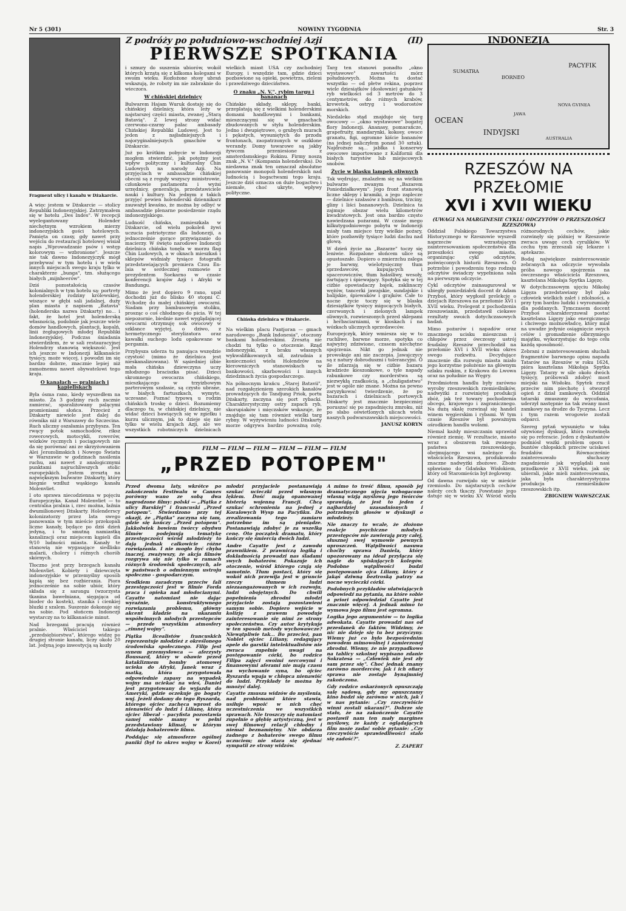Nr 5 (301) NOWINY TYGODNIA Str. 3
Fragment ulicy i kanału w Dżakarcie.
A więc jestem w Dżakarcie — stolicy Republiki Indonezyjskiej. Zatrzymałem się w hotelu „Des Indes". W recepcji wyelegantowany Holender niechętnym wzrokiem mierzy indonezyjskich gości hotelowych. Pamięta on czasy, gdy nawet przy wejściu do restauracji hotelowej wisiał napis „Wprowadzanie psów i wstęp kolorowym — wzbronione". Jeszcze nie tak dawno Indonezyjczyk mógł przebywać w tym hotelu i w wielu innych miejscach swego kraju tylko w charakterze „bunga", tzn. służącego białych „mijnheerów".
Dziś pozostałością czasów kolonialnych w tym hotelu są: portrety holenderskiej rodziny królewskiej, wiszące w głębi sali jadalnej, duży plan miasta z napisem „Batavia" (holenderska nazwa Dżakarty) no... i fakt, że hotel jest holenderską własnością, podobnie jak jeszcze wiele domów handlowych, plantacji, kopalń, linii żeglugowych młodej Republiki Indonezyjskiej. Podczas śniadania stwierdziłem, że w sali restauracyjnej Holendrzy stanowią większość. Jest ich jeszcze w Indonezji kilkanaście tysięcy, może więcej, i powodzi im się bardzo dobrze, znacznie lepiej niż zamożnemu nawet obywatelowi tego kraju.
O kanałach — pralniach i kąpieliskach
Była ósma rano, kiedy wyszedłem na miasto. Za 3 godziny ruch zacznie zamierać, sparaliżowany palącymi promieniami słońca. Przecież z Dżakarty niewiele jest dalej do równika niż z Warszawy do Szczecina. Ruch uliczny oszałamia przybysza. Ten rwący potok samochodów, riksz rowerowych, motocykli, rowerów, wózków ręcznych i pociągowych nie da się porównać ani ze skrzyżowaniem Alei Jerozolimskich i Nowego Światu w Warszawie w godzinach nasilenia ruchu, ani nawet z analogicznymi punktami najruchliwszych stolic europejskich. Jestem zresztą na największym bulwarze Dżakarty, który biegnie wzdłuż wąskiego kanału Molenvliet.
I oto sprawa niecodzienna w pojęciu Europejczyka. Kanał Molenvliet — to centralna pralnia i, rzec można, łaźnia dwumilionowej Dżakarty. Holenderscy kolonizatorzy przez lata swego panowania w tym mieście przekopali liczne kanały, będące po dziś dzień jedyną, i to smutną namiastką kanalizacji oraz miejscem kąpieli dla 9/10 ludności miasta. Kanały te stanowią nie wygasające siedlisko malarii, cholery i różnych chorób skórnych.
Tłoczno jest przy brzegach kanału Molenvliet. Kobiety i dziewczęta indonezyjskie w przemyślny sposób kąpią się bez rozbierania. Piora jednocześnie na sobie ubiór, który składa się z sarongu (wzorzysta tkanina bawełniana, sięgająca od bioder do kostek), stanika i cienkiej bluzki z szalem. Suszenie dokonuje się na sobie. Pod słońcem Indonezji wystarczy na to kilkanaście minut.
Nad brzegami pracują również pralnie. Właściciel takiego „przedsiębiorstwa", którego widzę po drugiej stronie kanału, liczy około 20 lat. Jedyną jego inwestycją są kozły
Z podróży po południowo-wschodniej Azji (II)
PIERWSZE SPOTKANIA
i sznury do suszenia ubiorów, wokół których krzątą się z kilkoma kolegami w swoim wieku. Rozłożone stosy ubrań wskazują, że roboty im nie zabraknie do wieczora.
W chińskiej dzielnicy
Bulwarem Hajam Wuruk dostaję się do chińskiej dzielnicy, która leży w najstarszej części miasta, zwanej „Starą Batavią". Z lewej strony widać czerwono-czarny pałac ambasady Chińskiej Republiki Ludowej. Jest to jeden z najładniejszych i najoryginalniejszych gmachów w Dżakarcie.
Już po krótkim pobycie w Indonezji mogłem stwierdzić, jak potężny jest wpływ polityczny i kulturalny Chin Ludowych na narody Azji. Na przyjęciach w ambasadzie chińskiej obecni są z reguły wszyscy ministrowie, członkowie parlamentu i wyżsi urzędnicy, generalicja, przedstawiciele nauki i kultury. Na jednym z takich przyjęć pewien holenderski dziennikarz zauważył kwaśno, że można by odbyć w ambasadzie plenarne posiedzenie rządu indonezyjskiego.
Ludność chińska, zamieszkała w Dżakarcie, od wielu pokoleń żywi uczucia patriotyczne dla Indonezji, a jednocześnie gorące przywiązanie do macierzy. W święto narodowe Indonezji dzielnica chińska tonęła w morzu flag Chin Ludowych, a w oknach mieszkań i sklepów widniały tysiące fotografii przedstawiających premiera Czou En-laia w serdecznej rozmowie z prezydentem Soekarno w czasie konferencji krajów Azji i Afryki w Bandungu.
Mimo że jest dopiero 9 rano, upał dochodzi już do blisko 40 stopni C. Wchodzę do małej chińskiej owocarni. Siadam przy bambusowym stoliku, prosząc o coś chłodnego do picia. W tej niepozornie, biednie nawet wyglądającej owocarni otrzymuję sok owocowy w szklance wyjętej, o dziwo, z hermetycznego sterylizatora oraz kawałki suchego lodu opakowane w pergamin.
Przybysza uderza tu panująca wszędzie czystość (mimo że dzielnica jest nieskanalizowana). W sąsiedniej izbie mała chińska dziewczyna uczy młodszego braciszka pisać. Dzieci skromnego owocarza chińskiego, mieszkającego w trzyizbowym parterowym szałasie, są czysto ubrane, w białych fartuszkach, wymyte, uczesane. Poznać typową u rodzin chińskich troskę o dzieci. Rozumiemy dlaczego tu, w chińskiej dzielnicy, nie widać dzieci bawiących się w zgiełku i kurzu ulicznym, jak to dzieje się nie tylko w wielu krajach Azji, ale we wszystkich robotniczych dzielnicach wielkich miast USA czy zachodniej Europy, i wszędzie tam, gdzie dzieci pozbawione są opieki, powietrza, zieleni i prawdziwego dzieciństwa.
O znaku „N. V.", rybim targu i bananach
Chińskie składy, sklepy, banki, przeplatają się z wielkimi holenderskimi domami handlowymi i bankami, mieszczącymi się w gmachach zbudowanych w stylu holenderskim. Jedno i dwupiętrowe, o grubych murach i pękatych, wysuniętych do przodu frontonach, zaopatrzonych w oszklone werandy. Domy towarowe są jakby żywcem przeniesione z amsterdamskiego Rokinu. Firmy noszą znak „N. V." (Kompania holenderska). Do niedawna znak ten oznaczał absolutne panowanie monopoli holenderskich nad ludnością i bogactwami tego kraju. Jeszcze dziś oznacza on duże bogactwo i niemałe, choć ukryte, wpływy polityczne.
Chińska dzielnica w Dżakarcie.
Na wielkim placu Pantjoran — gmach narodowego „Bank Indonesia", otoczony bankami holenderskimi. Zresztą nie chodzi tu tylko o otoczenie. Rząd indonezyjski, z braku własnych wykwalifikowanych sił, zatrudnia z konieczności wielu Holendrów na kierowniczych stanowiskach w bankowości, skarbowości i innych dziedzinach życia gospodarczego.
Na północnym krańcu „Starej Batavii", nad rozgałęzieniem szerokich kanałów prowadzących do Tandjung Priok, portu Dżakarty, zaczyna się port rybacki. Charakterystyczny ostry zapach ryb, skorupiaków i mięczaków wskazuje, że znajduje się tam również wielki targ rybny. W wyżywieniu ludności Dżakarty morze odgrywa bardzo poważną rolę. Targ ten stanowi ponadto „okno wystawowe" zawartości mórz południowych. Można tu dostać wszystko — od płetw rekina, poprzez wiele dziesiątków (dosłownie) gatunków ryb wielkości od 3 metrów do 3 centymetrów, do różnych krabów, krewetek, ostryg i wodorostów morskich.
Niedaleko stąd znajduje się targ owocowy — „okno wystawowe" bogatej flory Indonezji. Ananasy, pomarańcze, grapefruity, mandarynki, kokosy, owoce granatu, figi, ogromne kiście bananów (na jednej naliczyłem ponad 30 sztuk). Najdroższe są... jabłka i konserwy owocowe importowane z Kalifornii dla białych turystów lub miejscowych snobów.
Życie w blasku lampek oliwnych
Tak wędrując, znalazłem się na wielkim bulwarze zwanym „Bazarem Poniedziałkowym". Jego front stanowią liczne sklepy i kramiki, a jego zaplecze — dzielnice szałasów z bambusu, trzciny, gliny i liści bananowych. Dzielnica ta zajmuje obszar wielu kilometrów kwadratowych. Jest ona bardzo często nawiedzana pożarami. W czasie mego kilkutygodniowego pobytu w Indonezji miały tam miejsce trzy wielkie pożary, które pozbawiły tysiące ludzi dachu nad głową.
W dzień życie na „Bazarze" toczy się leniwie. Rozpalone słońcem ulice są opustoszałe. Dopiero o zmierzchu zalega je barwny, wielotysięczny tłum sprzedawców, kupujących i spacerowiczów, tłum hałaśliwy, wesoły, żartujący i śpiewający. Spotyka się w tej ciżbie opowiadaczy bajek, zaklinaczy wężów, tancerki jawajskie, sundajskie i balijskie, śpiewaków i grajków. Całe to nocne życie toczy się w blasku dziesiątków tysięcy migocących białych, czerwonych i zielonych lampek oliwnych, rozwieszonych przed sklepami i herbaciarniami, w kioskach i na wózkach ulicznych sprzedawców.
Europejczyk, który wmiesza się w to ruchliwe, barwne morze, spotyka co najwyżej zdziwione, czasem niechętne spojrzenia. Nikt go jednak nie prowokuje ani nie zaczepia. Jawajczycy są z natury dobroduszni i tolerancyjni. O ile zdarzają się w ciżbie bazaru kradzieże kieszonkowe, o tyle napady rabunkowe czy morderstwa są niezwykłą rzadkością, a „chuligaństwo" jest w ogóle nie znane. Można na pewno zaryzykować twierdzenie, że po bazarach i dzielnicach portowych Dżakarty jest znacznie bezpieczniej poruszać się po zapadnięciu zmroku, niż po słabo oświetlonych ulicach wielu naszych podwarszawskich miejscowości.
JANUSZ KORYN
FILM — FILM — FILM — FILM — FILM — FILM
„PRZED POTOPEM"
Przed dwoma laty, wkrótce po zakończeniu Festiwalu w Cannes porówny wano ze sobą dwa nagrodzone filmy: polski — „Piątka z ulicy Barskiej" i francuski „Przed potopem". Stwierdzono przy tej okazji, że „Piątka" zaczyna się tam, gdzie się kończy „Przed potopem". Jakkolwiek bowiem twórcy obydwu filmów podejmują tematykę przestępczości wśród młodzieży to dają jednak całkowicie różne rozwiązania. I nie mogło być chyba inaczej, zważywszy, że akcja filmów rozgrywa się nie tylko w ramach różnych środowisk społecznych, ale w państwach o odmiennym ustroju społeczno - gospodarczym.
Środkiem zaradczym przeciw fali przestępczości jest w filmie Forda praca i opieka nad młodocianymi. Cayatte natomiast nie dając wyraźnie, konstruktywnego rozwiązania problemu, główny akcent kładzie na ukazaniu współwinnych młodych przestępców — przede wszystkim atmosfery „zimnej wojny".
Piątka licealistów francuskich reprezentuje młodzież z określonego środowiska społecznego. Filip jest synem przemysłowca — aferzysty Boussard, który w obawie przed kataklizmem bomby atomowej ucieka do Afryki, Janek wraz z matką, która przygotowała odpowiednie zapasy na wypadek wojny ma uciekać na wieś, Daniel jest przygotowany do wyjazdu do Ameryki, gdzie oczekuje go bogaty wuj. Jeżeli dodamy do tego Ryszarda, którego ojciec zachęca wprost do nienawiści do ludzi i Lilianę, którą ojciec liberał - pacyfista pozostawia samej sobie mamy w pełni przedstawiony klimat, w którym działają bohaterowie filmu.
Poddając się atmosferze ogólnej paniki (był to okres wojny w Korei) młodzi przyjaciele postanawiają szukać ucieczki przed własnym lękiem. Dość mają opanowanej histerią wojenną Francji. Chcą szukać schronienia na jednej z Koralowych Wysp na Pacyfiku. Do zrealizowania tego zamiaru potrzebne im są pieniądze. Postanawiają zdobyć je za wszelką cenę. Oto początek dramatu, który kończy się śmiercią dwóch ludzi.
Andre Cayatte jest z zawodu prawnikiem. Z prawniczą logiką i dokładnością prowadzi nas śladami swych bohaterów. Pokazuje ich otoczenie, wśród którego czują się samotnie. Tłum postaci, który się wokół nich przewija jest w gruncie rzeczy tłumem ludzi niezaangażowanych w ich rozwoju, ludzi obojętnych. Do chwili popełnienia zbrodni młodzi przyjaciele zostają pozostawieni samym sobie. Dopiero wejście w kolizję z prawem powoduje zainteresowanie się nimi ze strony społeczeństwa. Czy autor krytykuje w ten sposób metody wychowawcze? Niewątpliwie tak... Bo przecież, pan Noblet ojciec Liliany, redagujący apele do garstki intelektualistów nie zwraca zupełnie uwagi na postępowanie córki, bo rodzice Filipa zajęci swoimi sercowymi i finansowymi aferami nie mają czasu na wychowanie syna, bo ojciec Ryszarda wpaja w chłopca nienawiść do ludzi. Przykłady te można by mnożyć dalej.
Cayatte zmusza widzów do myślenia, nad problemami które stawia, usiłuje wpoić w nich chęć uczestniczenia we wszystkich sprawach. Nie troszczy się natomiast zupełnie o głębię artystyczną, jest w swej filmowej relacji chłodny i niemal beznamiętny. Nie obdarza żadnego z bohaterów swego filmu uczuciem; nie stara się zjednać sympatii ze strony widzów.
A mimo to treść filmu, sposób jej dramatycznego ujęcia wzbogacone własną wizją myślową jego twórców sprawiają, że jest to jeden z najbardziej uzasadnionych i potrzebnych głosów w dyskusji o młodzieży.
Nie znaczy to wcale, że złożone reakcje psychiczne młodych przestępców nie zawierają przy całej, słusznej swej wymowie pewnych uproszczeń. Wątpliwości nasuwa choćby sprawa Daniela, który upozorowany na ideał przyłącza się nagle do spiskujących kolegów. Podobne wątpliwości budzi postępowanie ojca Liliany, który z jakąś dziwną beztroską patrzy na nocne wycieczki córki.
Podobnych przykładów ułatwiających odpowiedź na pytania, na które sobie a priori odpowiedział Cayatte jest znacznie więcej. A jednak mimo to wymowa jego filmu jest ogromna.
Logika jego argumentów — to logika adwokata. Cayatte prowadzi nas od przesłanek do faktów. Widzimy, że nic nie dzieje się tu bez przyczyny. Wiemy już co było bezpośrednim powodem mimowolnej i zamierzonej zbrodni. Wiemy, że nie przypadkowo na tablicy szkolnej wypisano zdanie Sokratesa — „Człowiek nie jest zły sam przez się". Choć jednak znamy zarówno morderców, jak i ich ofiary sprawa nie zostaje bynajmniej zakończona.
Gdy rodzice oskarżonych opuszczają salę sądową, gdy my opuszczamy kino budzi się zarówno w nich, jak i w nas pytanie: „Czy rzeczywiście winni zostali ukarani?". Dobrze się stało, że na zakończenie Cayatte postawił nam ten mały margines myślowy, że każdy z oglądających film może zadać sobie pytanie: „Czy rzeczywiście sprawiedliwości stało się zadość?".
Z. ZAPERT
INDONEZJA
SUMATRA
BORNEO
PACYFIK
NOVA GVINEA
OCEAN
INDYJSKI
JAWA
AUSTRALIA
RZESZÓW NA PRZEŁOMIE
XVI i XVII WIEKU
(UWAGI NA MARGINESIE CYKLU ODCZYTÓW O PRZESZŁOŚCI RZESZOWA)
Oddział Polskiego Towarzystwa Historycznego w Rzeszowie wyszedł naprzeciw wzrastającym zainteresowaniom społeczeństwa dla przeszłości swego miasta, organizując cykl odczytów, poświęconych historii Rzeszowa. O potrzebie i powodzeniu tego rodzaju odczytów świadczy wypełniona sala na pierwszym odczycie.
Cykl odczytów zainaugurował w ubiegły poniedziałek docent dr Adam Przyboś, który wygłosił prelekcję o dziejach Rzeszowa na przełomie XVI i XVII wieku. Prelegent z pochodzenia rzeszowianin, przedstawił ciekawe rezultaty swoich dotychczasowych badań.
Mimo pożarów i napadów oraz znacznego ucisku mieszczan i chłopów przez ówczesny ustrój feudalny Rzeszów przechodził na przełomie XVI i XVII wieku okres swego rozkwitu. Decydujące znaczenie dla rozwoju miasta miało jego korzystne położenie na głównym szlaku ruskim, z Krakowa do Lwowa oraz na południe na Węgry.
Przedmiotem handlu były zarówno wyroby rzeszowskich rzemieślników, nadwyżki z rozwiniętej produkcji zbóż, jak też towary pochodzenia obcego, krajowego i zagranicznego. Na dużą skalę rozwinął się handel winem węgierskim i rybami. W tym czasie Rzeszów był poważnym ośrodkiem handlu wołami.
Niemal każdy mieszczanin uprawiał również ziemię. W rezultacie, miasto wraz z obszarem tak zwanego państwa rzeszowskiego, obejmującego wsi należące do właściciela Rzeszowa, produkowało znaczne nadwyżki zbożowe. Zboże spławiano do Gdańska Wisłokiem, który od Staromieścia był żeglowny.
Od dawna rozwijało się w mieście rzemiosło. Do najstarszych cechów należy cech tkaczy. Powstanie jego datuje się w wieku XV. Wśród wielu różnorodnych cechów, jakie rozwinęły się później w Rzeszowie zwraca uwagę cech cyrulików. W cechu tym zrzeszali się lekarze i aptekarze.
Bodaj największe zainteresowanie zebranych na odczycie wywołała próba nowego spojrzenia na ówczesnego właściciela Rzeszowa, kasztelana Mikołaja Spytka Ligęzę.
W dotychczasowym ujęciu Mikołaj Ligęza przedstawiany był jako człowiek wielkich zalet i zdolności, a przy tym bardzo ludzki i wyrozumiały dla poddanych. Tymczasem docent Przyboś scharakteryzował postać kasztelana Ligęzy jako energicznego i chciwego możnowładcę, który miał na uwadze jedynie osiągnięcie swych celów i gromadzenie olbrzymiego majątku, wykorzystując do tego celu każdą sposobność.
Zebrani z zainteresowaniem słuchali fragmentów barwnego opisu napadu Tatarów na Rzeszów w roku 1624, pióra kasztelana Mikołaja Spytka Ligęzy. Tatarzy w sile około dwóch tysięcy, próbowali zdobyć most miejski na Wisłoku. Spytek rzucił przeciw nim piechotę i otworzył ogień z dział zamkowych. Oddział tatarski zmuszony do wycofania, uderzył następnie na tak zwany most zamkowy na drodze do Tyczyna. Lecz i tym razem wrogowie zostali odparci.
Szereg pytań wysunięto w toku ożywionej dyskusji, która rozwinęła się po referacie. Jeden z dyskutantów podniósł ważki problem oporu i buntów chłopskich przeciw uciskowi feudałów. Równocześnie zainteresowało słuchaczy zagadnienie jak wyglądali nasi przodkowie z XVII wieku, jak się ubierali, jakie mieli zainteresowania, jaka była charakterystyczna produkcja rzemieślników rzeszowskich itp.
ZBIGNIEW WAWSZCZAK